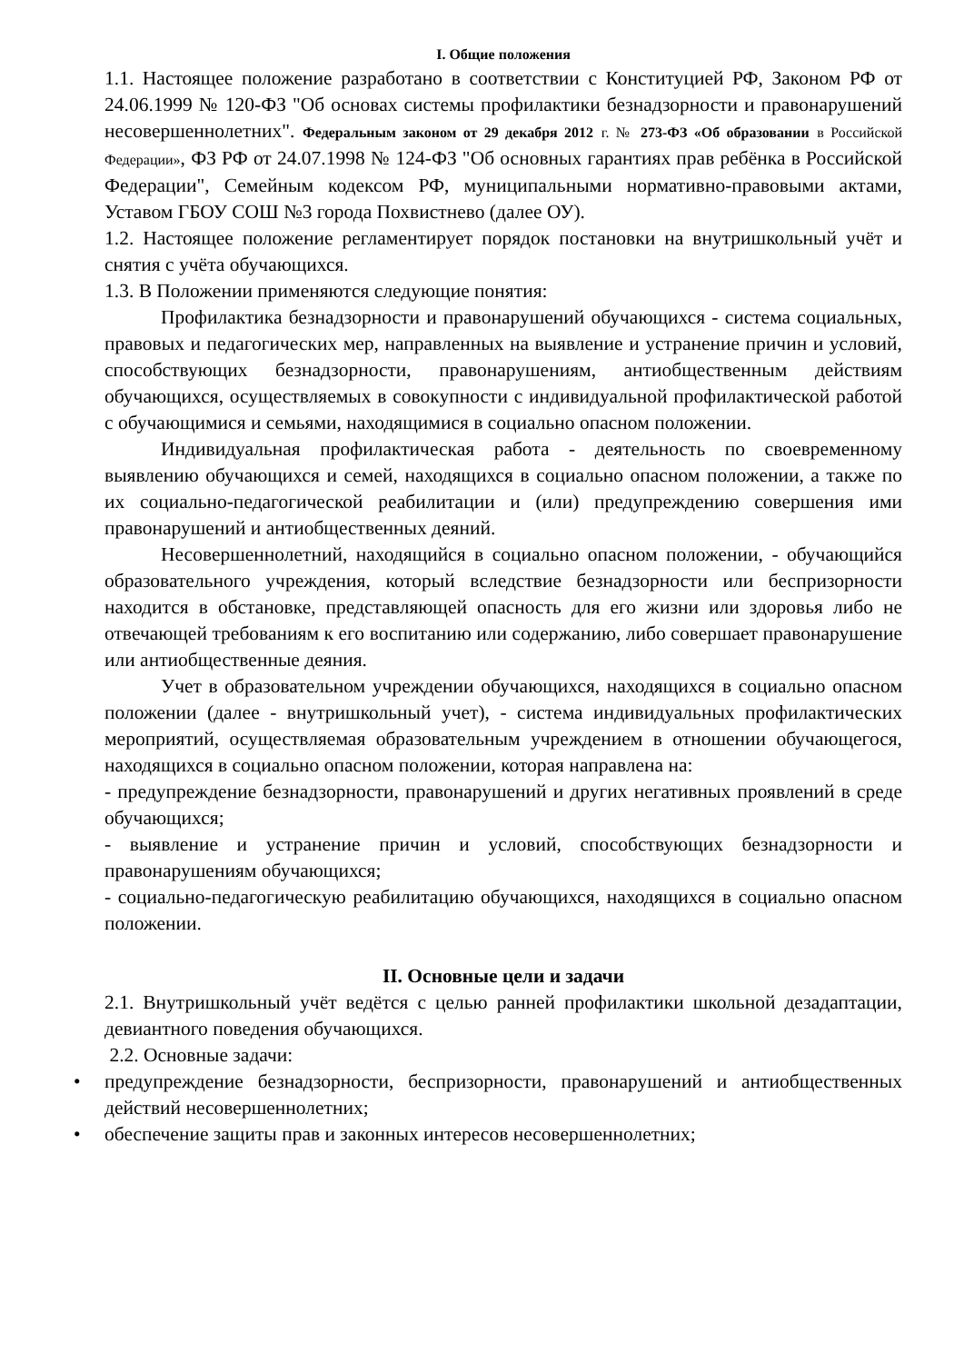I. Общие положения
1.1. Настоящее положение разработано в соответствии с Конституцией РФ, Законом РФ от 24.06.1999 № 120-ФЗ "Об основах системы профилактики безнадзорности и правонарушений несовершеннолетних". Федеральным законом от 29 декабря 2012 г. № 273-ФЗ «Об образовании в Российской Федерации», ФЗ РФ от 24.07.1998 № 124-ФЗ "Об основных гарантиях прав ребёнка в Российской Федерации", Семейным кодексом РФ, муниципальными нормативно-правовыми актами, Уставом ГБОУ СОШ №3 города Похвистнево (далее ОУ).
1.2. Настоящее положение регламентирует порядок постановки на внутришкольный учёт и снятия с учёта обучающихся.
1.3. В Положении применяются следующие понятия:
Профилактика безнадзорности и правонарушений обучающихся - система социальных, правовых и педагогических мер, направленных на выявление и устранение причин и условий, способствующих безнадзорности, правонарушениям, антиобщественным действиям обучающихся, осуществляемых в совокупности с индивидуальной профилактической работой с обучающимися и семьями, находящимися в социально опасном положении.
Индивидуальная профилактическая работа - деятельность по своевременному выявлению обучающихся и семей, находящихся в социально опасном положении, а также по их социально-педагогической реабилитации и (или) предупреждению совершения ими правонарушений и антиобщественных деяний.
Несовершеннолетний, находящийся в социально опасном положении, - обучающийся образовательного учреждения, который вследствие безнадзорности или беспризорности находится в обстановке, представляющей опасность для его жизни или здоровья либо не отвечающей требованиям к его воспитанию или содержанию, либо совершает правонарушение или антиобщественные деяния.
Учет в образовательном учреждении обучающихся, находящихся в социально опасном положении (далее - внутришкольный учет), - система индивидуальных профилактических мероприятий, осуществляемая образовательным учреждением в отношении обучающегося, находящихся в социально опасном положении, которая направлена на:
- предупреждение безнадзорности, правонарушений и других негативных проявлений в среде обучающихся;
- выявление и устранение причин и условий, способствующих безнадзорности и правонарушениям обучающихся;
- социально-педагогическую реабилитацию обучающихся, находящихся в социально опасном положении.
II. Основные цели и задачи
2.1. Внутришкольный учёт ведётся с целью ранней профилактики школьной дезадаптации, девиантного поведения обучающихся.
2.2. Основные задачи:
• предупреждение безнадзорности, беспризорности, правонарушений и антиобщественных действий несовершеннолетних;
• обеспечение защиты прав и законных интересов несовершеннолетних;